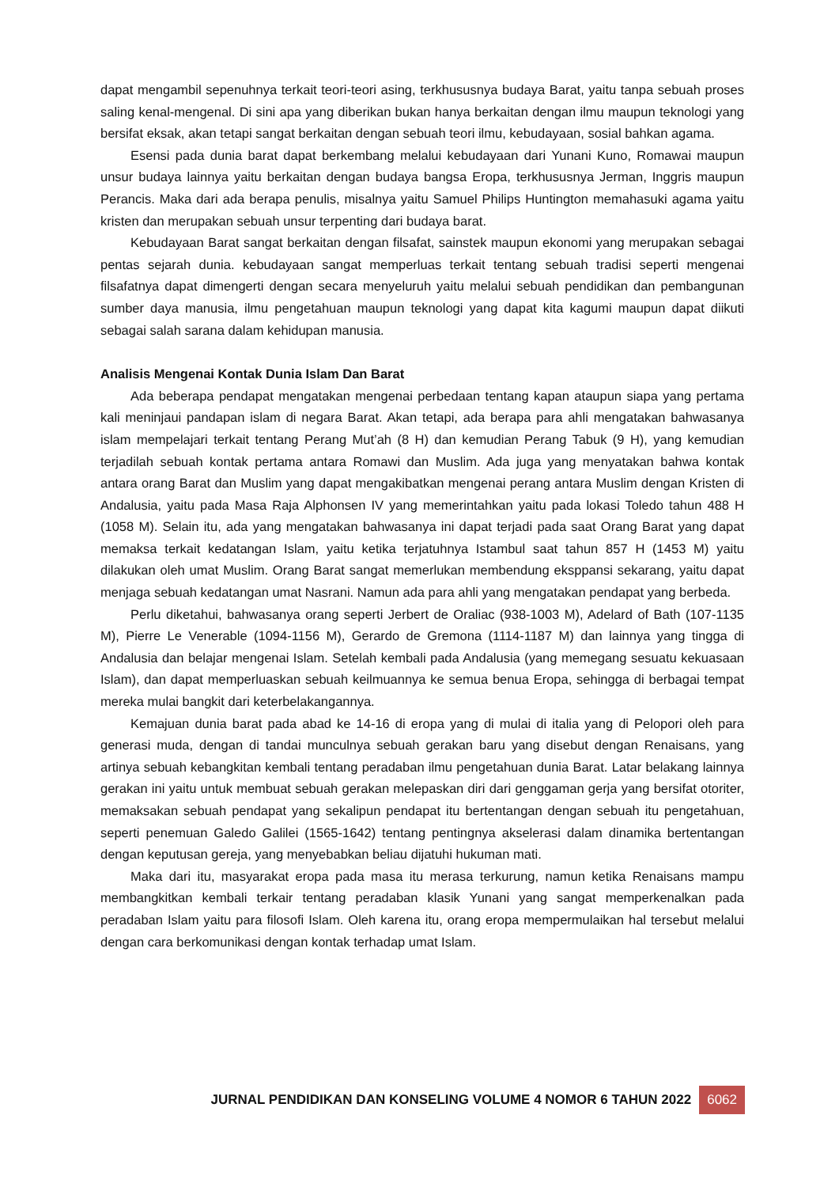dapat mengambil sepenuhnya terkait teori-teori asing, terkhususnya budaya Barat, yaitu tanpa sebuah proses saling kenal-mengenal. Di sini apa yang diberikan bukan hanya berkaitan dengan ilmu maupun teknologi yang bersifat eksak, akan tetapi sangat berkaitan dengan sebuah teori ilmu, kebudayaan, sosial bahkan agama.
Esensi pada dunia barat dapat berkembang melalui kebudayaan dari Yunani Kuno, Romawai maupun unsur budaya lainnya yaitu berkaitan dengan budaya bangsa Eropa, terkhususnya Jerman, Inggris maupun Perancis. Maka dari ada berapa penulis, misalnya yaitu Samuel Philips Huntington memahasuki agama yaitu kristen dan merupakan sebuah unsur terpenting dari budaya barat.
Kebudayaan Barat sangat berkaitan dengan filsafat, sainstek maupun ekonomi yang merupakan sebagai pentas sejarah dunia. kebudayaan sangat memperluas terkait tentang sebuah tradisi seperti mengenai filsafatnya dapat dimengerti dengan secara menyeluruh yaitu melalui sebuah pendidikan dan pembangunan sumber daya manusia, ilmu pengetahuan maupun teknologi yang dapat kita kagumi maupun dapat diikuti sebagai salah sarana dalam kehidupan manusia.
Analisis Mengenai Kontak Dunia Islam Dan Barat
Ada beberapa pendapat mengatakan mengenai perbedaan tentang kapan ataupun siapa yang pertama kali meninjaui pandapan islam di negara Barat. Akan tetapi, ada berapa para ahli mengatakan bahwasanya islam mempelajari terkait tentang Perang Mut’ah (8 H) dan kemudian Perang Tabuk (9 H), yang kemudian terjadilah sebuah kontak pertama antara Romawi dan Muslim. Ada juga yang menyatakan bahwa kontak antara orang Barat dan Muslim yang dapat mengakibatkan mengenai perang antara Muslim dengan Kristen di Andalusia, yaitu pada Masa Raja Alphonsen IV yang memerintahkan yaitu pada lokasi Toledo tahun 488 H (1058 M). Selain itu, ada yang mengatakan bahwasanya ini dapat terjadi pada saat Orang Barat yang dapat memaksa terkait kedatangan Islam, yaitu ketika terjatuhnya Istambul saat tahun 857 H (1453 M) yaitu dilakukan oleh umat Muslim. Orang Barat sangat memerlukan membendung eksppansi sekarang, yaitu dapat menjaga sebuah kedatangan umat Nasrani. Namun ada para ahli yang mengatakan pendapat yang berbeda.
Perlu diketahui, bahwasanya orang seperti Jerbert de Oraliac (938-1003 M), Adelard of Bath (107-1135 M), Pierre Le Venerable (1094-1156 M), Gerardo de Gremona (1114-1187 M) dan lainnya yang tingga di Andalusia dan belajar mengenai Islam. Setelah kembali pada Andalusia (yang memegang sesuatu kekuasaan Islam), dan dapat memperluaskan sebuah keilmuannya ke semua benua Eropa, sehingga di berbagai tempat mereka mulai bangkit dari keterbelakangannya.
Kemajuan dunia barat pada abad ke 14-16 di eropa yang di mulai di italia yang di Pelopori oleh para generasi muda, dengan di tandai munculnya sebuah gerakan baru yang disebut dengan Renaisans, yang artinya sebuah kebangkitan kembali tentang peradaban ilmu pengetahuan dunia Barat. Latar belakang lainnya gerakan ini yaitu untuk membuat sebuah gerakan melepaskan diri dari genggaman gerja yang bersifat otoriter, memaksakan sebuah pendapat yang sekalipun pendapat itu bertentangan dengan sebuah itu pengetahuan, seperti penemuan Galedo Galilei (1565-1642) tentang pentingnya akselerasi dalam dinamika bertentangan dengan keputusan gereja, yang menyebabkan beliau dijatuhi hukuman mati.
Maka dari itu, masyarakat eropa pada masa itu merasa terkurung, namun ketika Renaisans mampu membangkitkan kembali terkair tentang peradaban klasik Yunani yang sangat memperkenalkan pada peradaban Islam yaitu para filosofi Islam. Oleh karena itu, orang eropa mempermulaikan hal tersebut melalui dengan cara berkomunikasi dengan kontak terhadap umat Islam.
JURNAL PENDIDIKAN DAN KONSELING VOLUME 4 NOMOR 6 TAHUN 2022 6062